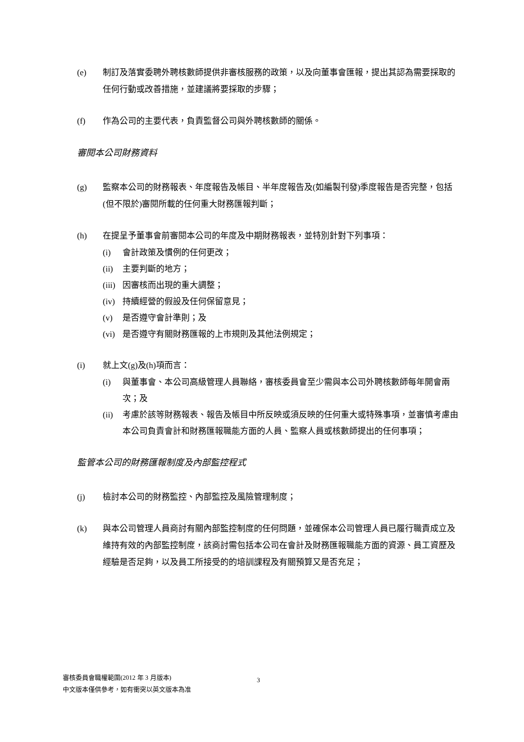(e) 制訂及落實委聘外聘核數師提供非審核服務的政策，以及向董事會匯報，提出其認為需要採取的任何行動或改善措施，並建議將要採取的步驟；
(f) 作為公司的主要代表，負責監督公司與外聘核數師的關係。
審閱本公司財務資料
(g) 監察本公司的財務報表、年度報告及帳目、半年度報告及(如編製刊發)季度報告是否完整，包括(但不限於)審閱所載的任何重大財務匯報判斷；
(h) 在提呈予董事會前審閱本公司的年度及中期財務報表，並特別針對下列事項：
(i) 會計政策及慣例的任何更改；
(ii)
主要判斷的地方；
(iii)
因審核而出現的重大調整；
(iv)
持續經營的假設及任何保留意見；
(v) 是否遵守會計準則；及
(vi)
是否遵守有關財務匯報的上市規則及其他法例規定；
(i) 就上文(g)及(h)項而言：
(i) 與董事會、本公司高級管理人員聯絡，審核委員會至少需與本公司外聘核數師每年開會兩次；及
(ii)
考慮於該等財務報表、報告及帳目中所反映或須反映的任何重大或特殊事項，並審慎考慮由本公司負責會計和財務匯報職能方面的人員、監察人員或核數師提出的任何事項；
監管本公司的財務匯報制度及內部監控程式
(j) 檢討本公司的財務監控、內部監控及風險管理制度；
(k) 與本公司管理人員商討有關內部監控制度的任何問題，並確保本公司管理人員已履行職責成立及維持有效的內部監控制度，該商討需包括本公司在會計及財務匯報職能方面的資源、員工資歷及經驗是否足夠，以及員工所接受的的培訓課程及有關預算又是否充足；
審核委員會職權範圍(2012 年 3 月版本)
中文版本僅供參考，如有衝突以英文版本為准
3